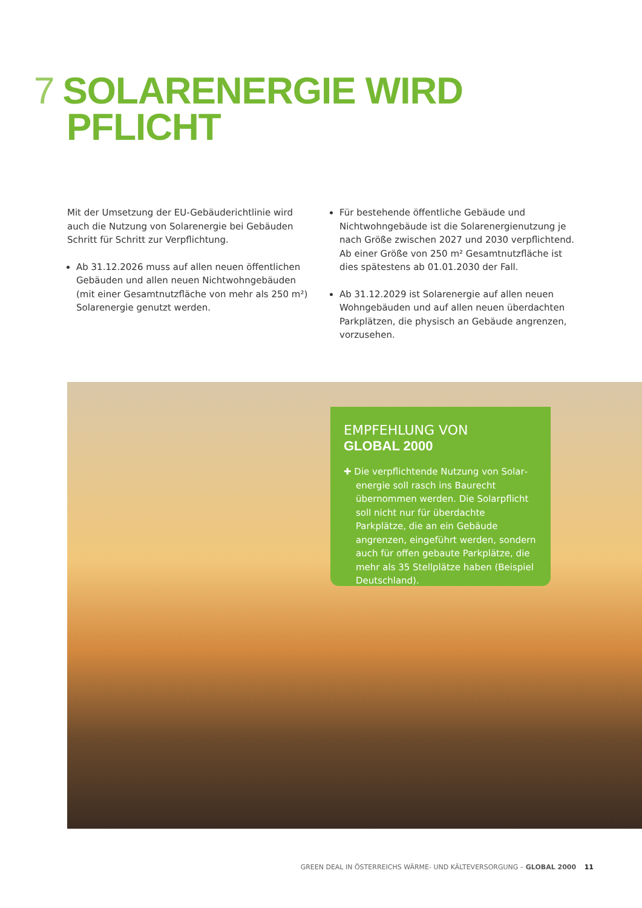7 SOLARENERGIE WIRD
PFLICHT
Mit der Umsetzung der EU-Gebäuderichtlinie wird auch die Nutzung von Solarenergie bei Gebäuden Schritt für Schritt zur Verpflichtung.
Ab 31.12.2026 muss auf allen neuen öffentlichen Gebäuden und allen neuen Nichtwohngebäuden (mit einer Gesamtnutzfläche von mehr als 250 m²) Solarenergie genutzt werden.
Für bestehende öffentliche Gebäude und Nichtwohn­gebäude ist die Solarenergienutzung je nach Größe zwischen 2027 und 2030 verpflichtend. Ab einer Größe von 250 m² Gesamtnutzfläche ist dies spätestens ab 01.01.2030 der Fall.
Ab 31.12.2029 ist Solarenergie auf allen neuen Wohngebäuden und auf allen neuen überdachten Parkplätzen, die physisch an Gebäude angrenzen, vorzusehen.
EMPFEHLUNG VON
GLOBAL 2000
✚ Die verpflichtende Nutzung von Solar­energie soll rasch ins Baurecht übernom­men werden. Die Solarpflicht soll nicht nur für überdachte Parkplätze, die an ein Gebäude angrenzen, eingeführt werden, sondern auch für offen gebaute Parkplätze, die mehr als 35 Stellplätze haben (Beispiel Deutschland).
GREEN DEAL IN ÖSTERREICHS WÄRME- UND KÄLTEVERSORGUNG – GLOBAL 2000 11